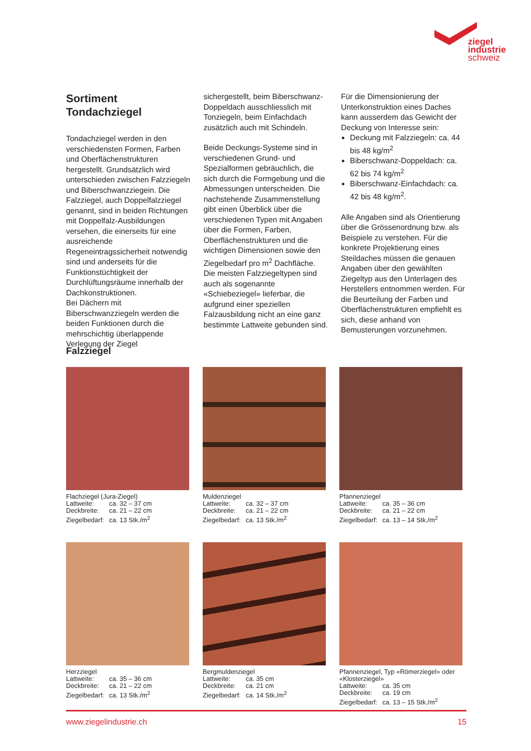ziegel
industrie
schweiz
Sortiment
Tondachziegel
Tondachziegel werden in den verschiedensten Formen, Farben und Oberflächenstrukturen hergestellt. Grundsätzlich wird unterschieden zwischen Falzziegeln und Biberschwanzziegein. Die Falzziegel, auch Doppelfalzziegel genannt, sind in beiden Richtungen mit Doppelfalz-Ausbildungen versehen, die einerseits für eine ausreichende Regeneintragssicherheit notwendig sind und anderseits für die Funktionstüchtigkeit der Durchlüftungsräume innerhalb der Dachkonstruktionen.
Bei Dächern mit Biberschwanzziegeln werden die beiden Funktionen durch die mehrschichtig überlappende Verlegung der Ziegel
sichergestellt, beim Biberschwanz-Doppeldach ausschliesslich mit Tonziegeln, beim Einfachdach zusätzlich auch mit Schindeln.
Beide Deckungs-Systeme sind in verschiedenen Grund- und Spezialformen gebräuchlich, die sich durch die Formgebung und die Abmessungen unterscheiden. Die nachstehende Zusammenstellung gibt einen Überblick über die verschiedenen Typen mit Angaben über die Formen, Farben, Oberflächenstrukturen und die wichtigen Dimensionen sowie den Ziegelbedarf pro m<sup>2</sup> Dachfläche. Die meisten Falzziegeltypen sind auch als sogenannte «Schiebeziegel» lieferbar, die aufgrund einer speziellen Falzausbildung nicht an eine ganz bestimmte Lattweite gebunden sind.
Für die Dimensionierung der Unterkonstruktion eines Daches kann ausserdem das Gewicht der Deckung von Interesse sein:
Deckung mit Falzziegeln: ca. 44 bis 48 kg/m<sup>2</sup>
Biberschwanz-Doppeldach: ca. 62 bis 74 kg/m<sup>2</sup>
Biberschwanz-Einfachdach: ca. 42 bis 48 kg/m<sup>2</sup>.
Alle Angaben sind als Orientierung über die Grössenordnung bzw. als Beispiele zu verstehen. Für die konkrete Projektierung eines Steildaches müssen die genauen Angaben über den gewählten Ziegeltyp aus den Unterlagen des Herstellers entnommen werden. Für die Beurteilung der Farben und Oberflächenstrukturen empfiehlt es sich, diese anhand von Bemusterungen vorzunehmen.
Falzziegel
Flachziegel (Jura-Ziegel)
Lattweite: ca. 32 – 37 cm
Deckbreite: ca. 21 – 22 cm
Ziegelbedarf: ca. 13 Stk./m<sup>2</sup>
Muldenziegel
Lattweite: ca. 32 – 37 cm
Deckbreite: ca. 21 – 22 cm
Ziegelbedarf: ca. 13 Stk./m<sup>2</sup>
Pfannenziegel
Lattweite: ca. 35 – 36 cm
Deckbreite: ca. 21 – 22 cm
Ziegelbedarf: ca. 13 – 14 Stk./m<sup>2</sup>
Herzziegel
Lattweite: ca. 35 – 36 cm
Deckbreite: ca. 21 – 22 cm
Ziegelbedarf: ca. 13 Stk./m<sup>2</sup>
Bergmuldenziegel
Lattweite: ca. 35 cm
Deckbreite: ca. 21 cm
Ziegelbedarf: ca. 14 Stk./m<sup>2</sup>
Pfannenziegel, Typ «Römerziegel» oder «Klosterziegel»
Lattweite: ca. 35 cm
Deckbreite: ca. 19 cm
Ziegelbedarf: ca. 13 – 15 Stk./m<sup>2</sup>
www.ziegelindustrie.ch 15